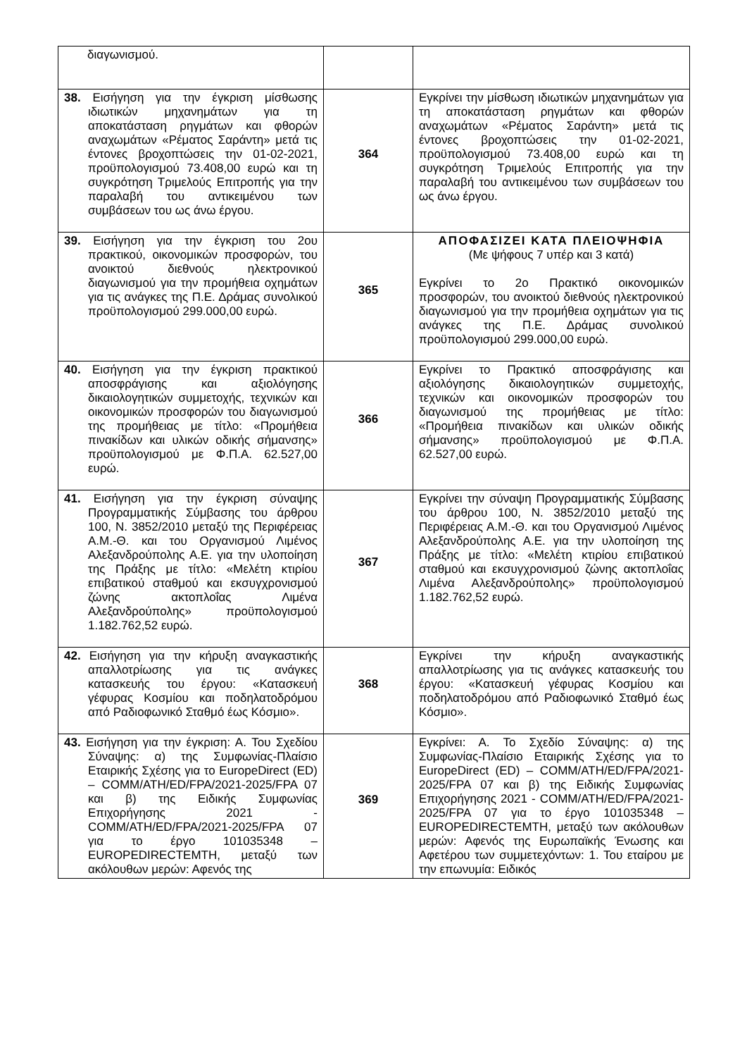| διαγωνισμού. | | |
| 38. Εισήγηση για την έγκριση μίσθωσης ιδιωτικών μηχανημάτων για τη αποκατάσταση ρηγμάτων και φθορών αναχωμάτων «Ρέματος Σαράντη» μετά τις έντονες βροχοπτώσεις την 01-02-2021, προϋπολογισμού 73.408,00 ευρώ και τη συγκρότηση Τριμελούς Επιτροπής για την παραλαβή του αντικειμένου των συμβάσεων του ως άνω έργου. | 364 | Εγκρίνει την μίσθωση ιδιωτικών μηχανημάτων για τη αποκατάσταση ρηγμάτων και φθορών αναχωμάτων «Ρέματος Σαράντη» μετά τις έντονες βροχοπτώσεις την 01-02-2021, προϋπολογισμού 73.408,00 ευρώ και τη συγκρότηση Τριμελούς Επιτροπής για την παραλαβή του αντικειμένου των συμβάσεων του ως άνω έργου. |
| 39. Εισήγηση για την έγκριση του 2ου πρακτικού, οικονομικών προσφορών, του ανοικτού διεθνούς ηλεκτρονικού διαγωνισμού για την προμήθεια οχημάτων για τις ανάγκες της Π.Ε. Δράμας συνολικού προϋπολογισμού 299.000,00 ευρώ. | 365 | ΑΠΟΦΑΣΙΖΕΙ ΚΑΤΑ ΠΛΕΙΟΨΗΦΙΑ (Με ψήφους 7 υπέρ και 3 κατά) Εγκρίνει το 2ο Πρακτικό οικονομικών προσφορών, του ανοικτού διεθνούς ηλεκτρονικού διαγωνισμού για την προμήθεια οχημάτων για τις ανάγκες της Π.Ε. Δράμας συνολικού προϋπολογισμού 299.000,00 ευρώ. |
| 40. Εισήγηση για την έγκριση πρακτικού αποσφράγισης και αξιολόγησης δικαιολογητικών συμμετοχής, τεχνικών και οικονομικών προσφορών του διαγωνισμού της προμήθειας με τίτλο: «Προμήθεια πινακίδων και υλικών οδικής σήμανσης» προϋπολογισμού με Φ.Π.Α. 62.527,00 ευρώ. | 366 | Εγκρίνει το Πρακτικό αποσφράγισης και αξιολόγησης δικαιολογητικών συμμετοχής, τεχνικών και οικονομικών προσφορών του διαγωνισμού της προμήθειας με τίτλο: «Προμήθεια πινακίδων και υλικών οδικής σήμανσης» προϋπολογισμού με Φ.Π.Α. 62.527,00 ευρώ. |
| 41. Εισήγηση για την έγκριση σύναψης Προγραμματικής Σύμβασης του άρθρου 100, Ν. 3852/2010 μεταξύ της Περιφέρειας Α.Μ.-Θ. και του Οργανισμού Λιμένος Αλεξανδρούπολης Α.Ε. για την υλοποίηση της Πράξης με τίτλο: «Μελέτη κτιρίου επιβατικού σταθμού και εκσυγχρονισμού ζώνης ακτοπλοΐας Λιμένα Αλεξανδρούπολης» προϋπολογισμού 1.182.762,52 ευρώ. | 367 | Εγκρίνει την σύναψη Προγραμματικής Σύμβασης του άρθρου 100, Ν. 3852/2010 μεταξύ της Περιφέρειας Α.Μ.-Θ. και του Οργανισμού Λιμένος Αλεξανδρούπολης Α.Ε. για την υλοποίηση της Πράξης με τίτλο: «Μελέτη κτιρίου επιβατικού σταθμού και εκσυγχρονισμού ζώνης ακτοπλοΐας Λιμένα Αλεξανδρούπολης» προϋπολογισμού 1.182.762,52 ευρώ. |
| 42. Εισήγηση για την κήρυξη αναγκαστικής απαλλοτρίωσης για τις ανάγκες κατασκευής του έργου: «Κατασκευή γέφυρας Κοσμίου και ποδηλατοδρόμου από Ραδιοφωνικό Σταθμό έως Κόσμιο». | 368 | Εγκρίνει την κήρυξη αναγκαστικής απαλλοτρίωσης για τις ανάγκες κατασκευής του έργου: «Κατασκευή γέφυρας Κοσμίου και ποδηλατοδρόμου από Ραδιοφωνικό Σταθμό έως Κόσμιο». |
| 43. Εισήγηση για την έγκριση: Α. Του Σχεδίου Σύναψης: α) της Συμφωνίας-Πλαίσιο Εταιρικής Σχέσης για το EuropeDirect (ED) – COMM/ATH/ED/FPA/2021-2025/FPA 07 και β) της Ειδικής Συμφωνίας Επιχορήγησης 2021 - COMM/ATH/ED/FPA/2021-2025/FPA 07 για το έργο 101035348 – EUROPEDIRECTEMTH, μεταξύ των ακόλουθων μερών: Αφενός της | 369 | Εγκρίνει: Α. Το Σχεδίο Σύναψης: α) της Συμφωνίας-Πλαίσιο Εταιρικής Σχέσης για το EuropeDirect (ED) – COMM/ATH/ED/FPA/2021-2025/FPA 07 και β) της Ειδικής Συμφωνίας Επιχορήγησης 2021 - COMM/ATH/ED/FPA/2021-2025/FPA 07 για το έργο 101035348 – EUROPEDIRECTEMTH, μεταξύ των ακόλουθων μερών: Αφενός της Ευρωπαϊκής Ένωσης και Αφετέρου των συμμετεχόντων: 1. Του εταίρου με την επωνυμία: Ειδικός |